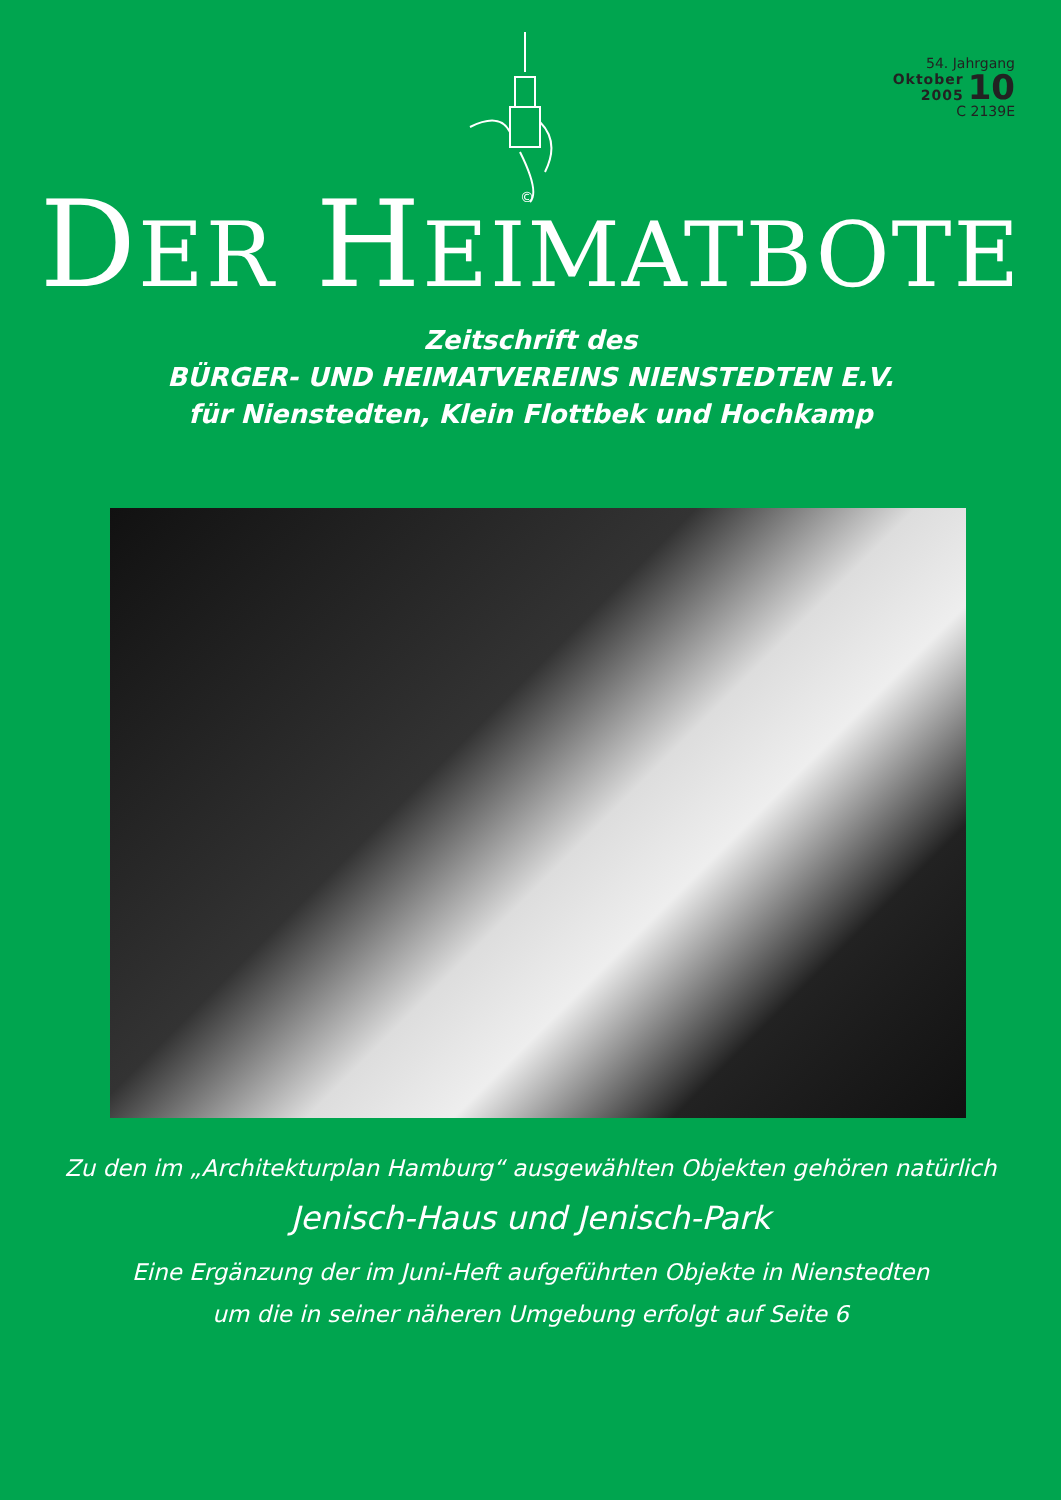©
54. Jahrgang
Oktober
2005
10
C 2139E
DER HEIMATBOTE
Zeitschrift des
BÜRGER- UND HEIMATVEREINS NIENSTEDTEN E.V.
für Nienstedten, Klein Flottbek und Hochkamp
Zu den im „Architekturplan Hamburg“ ausgewählten Objekten gehören natürlich
Jenisch-Haus und Jenisch-Park
Eine Ergänzung der im Juni-Heft aufgeführten Objekte in Nienstedten
um die in seiner näheren Umgebung erfolgt auf Seite 6